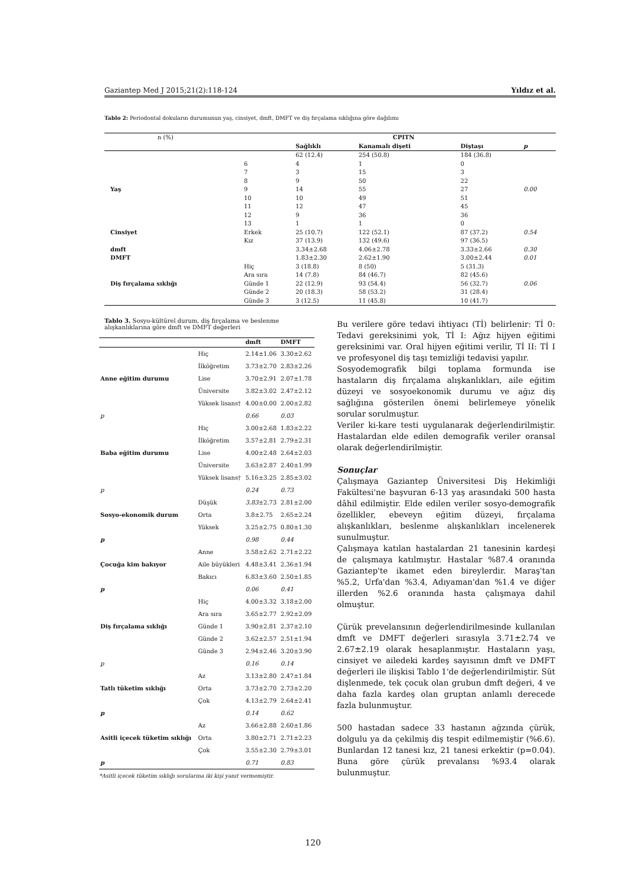Gaziantep Med J 2015;21(2):118-124 Yıldız et al.
Tablo 2: Periodontal dokuların durumunun yaş, cinsiyet, dmft, DMFT ve diş fırçalama sıklığına göre dağılımı
| n (%) | | | CPITN | | | |
| | | Sağlıklı | Kanamalı dişeti | Diştaşı | p | |
| | | 62 (12.4) | 254 (50.8) | 184 (36.8) | | |
| | 6 | 4 | 1 | 0 | | |
| | 7 | 3 | 15 | 3 | | |
| | 8 | 9 | 50 | 22 | | |
| Yaş | 9 | 14 | 55 | 27 | 0.00 | |
| | 10 | 10 | 49 | 51 | | |
| | 11 | 12 | 47 | 45 | | |
| | 12 | 9 | 36 | 36 | | |
| | 13 | 1 | 1 | 0 | | |
| Cinsiyet | Erkek | 25 (10.7) | 122 (52.1) | 87 (37.2) | 0.54 | |
| | Kız | 37 (13.9) | 132 (49.6) | 97 (36.5) | | |
| dmft | | 3.34±2.68 | 4.06±2.78 | 3.33±2.66 | 0.30 | |
| DMFT | | 1.83±2.30 | 2.62±1.90 | 3.00±2.44 | 0.01 | |
| | Hiç | 3 (18.8) | 8 (50) | 5 (31.3) | | |
| | Ara sıra | 14 (7.8) | 84 (46.7) | 82 (45.6) | | |
| Diş fırçalama sıklığı | Günde 1 | 22 (12.9) | 93 (54.4) | 56 (32.7) | 0.06 | |
| | Günde 2 | 20 (18.3) | 58 (53.2) | 31 (28.4) | | |
| | Günde 3 | 3 (12.5) | 11 (45.8) | 10 (41.7) | | |
Tablo 3. Sosyo-kültürel durum, diş fırçalama ve beslenme alışkanlıklarına göre dmft ve DMFT değerleri
| | | dmft | DMFT |
| --- | --- | --- | --- |
| Anne eğitim durumu | Hiç | 2.14±1.06 | 3.30±2.62 |
| | İlköğretim | 3.73±2.70 | 2.83±2.26 |
| | Lise | 3.70±2.91 | 2.07±1.78 |
| | Üniversite | 3.82±3.02 | 2.47±2.12 |
| | Yüksek lisans† | 4.00±0.00 | 2.00±2.82 |
| p | | 0.66 | 0.03 |
| Baba eğitim durumu | Hiç | 3.00±2.68 | 1.83±2.22 |
| | İlköğretim | 3.57±2.81 | 2.79±2.31 |
| | Lise | 4.00±2.48 | 2.64±2.03 |
| | Üniversite | 3.63±2.87 | 2.40±1.99 |
| | Yüksek lisans† | 5.16±3.25 | 2.85±3.02 |
| p | | 0.24 | 0.73 |
| Sosyo-ekonomik durum | Düşük | 3.83 ±2.73 | 2.81±2.00 |
| | Orta | 3.8±2.75 | 2.65±2.24 |
| | Yüksek | 3.25±2.75 | 0.80±1.30 |
| p | | 0.98 | 0.44 |
| Çocuğa kim bakıyor | Anne | 3.58±2.62 | 2.71±2.22 |
| | Aile büyükleri | 4.48±3.41 | 2.36±1.94 |
| | Bakıcı | 6.83±3.60 | 2.50±1.85 |
| p | | 0.06 | 0.41 |
| Diş fırçalama sıklığı | Hiç | 4.00±3.32 | 3.18±2.00 |
| | Ara sıra | 3.65±2.77 | 2.92±2.09 |
| | Günde 1 | 3.90±2.81 | 2.37±2.10 |
| | Günde 2 | 3.62±2.57 | 2.51±1.94 |
| | Günde 3 | 2.94±2.46 | 3.20±3.90 |
| p | | 0.16 | 0.14 |
| Tatlı tüketim sıklığı | Az | 3.13±2.80 | 2.47±1.84 |
| | Orta | 3.73±2.70 | 2.73±2.20 |
| | Çok | 4.13±2.79 | 2.64±2.41 |
| p | | 0.14 | 0.62 |
| Asitli içecek tüketim sıklığı | Az | 3.66±2.88 | 2.60±1.86 |
| | Orta | 3.80±2.71 | 2.71±2.23 |
| | Çok | 3.55±2.30 | 2.79±3.01 |
| p | | 0.71 | 0.83 |
*Asitli içecek tüketim sıklığı sorularına iki kişi yanıt vermemiştir.
Bu verilere göre tedavi ihtiyacı (Tİ) belirlenir: Tİ 0: Tedavi gereksinimi yok, Tİ I: Ağız hijyen eğitimi gereksinimi var. Oral hijyen eğitimi verilir, Tİ II: Tİ I ve profesyonel diş taşı temizliği tedavisi yapılır.
Sosyodemografik bilgi toplama formunda ise hastaların diş fırçalama alışkanlıkları, aile eğitim düzeyi ve sosyoekonomik durumu ve ağız diş sağlığına gösterilen önemi belirlemeye yönelik sorular sorulmuştur.
Veriler ki-kare testi uygulanarak değerlendirilmiştir. Hastalardan elde edilen demografik veriler oransal olarak değerlendirilmiştir.
Sonuçlar
Çalışmaya Gaziantep Üniversitesi Diş Hekimliği Fakültesi'ne başvuran 6-13 yaş arasındaki 500 hasta dâhil edilmiştir. Elde edilen veriler sosyo-demografik özellikler, ebeveyn eğitim düzeyi, fırçalama alışkanlıkları, beslenme alışkanlıkları incelenerek sunulmuştur.
Çalışmaya katılan hastalardan 21 tanesinin kardeşi de çalışmaya katılmıştır. Hastalar %87.4 oranında Gaziantep'te ikamet eden bireylerdir. Maraş'tan %5.2, Urfa'dan %3.4, Adıyaman'dan %1.4 ve diğer illerden %2.6 oranında hasta çalışmaya dahil olmuştur.
Çürük prevelansının değerlendirilmesinde kullanılan dmft ve DMFT değerleri sırasıyla 3.71±2.74 ve 2.67±2.19 olarak hesaplanmıştır. Hastaların yaşı, cinsiyet ve ailedeki kardeş sayısının dmft ve DMFT değerleri ile ilişkisi Tablo 1'de değerlendirilmiştir. Süt dişlenmede, tek çocuk olan grubun dmft değeri, 4 ve daha fazla kardeş olan gruptan anlamlı derecede fazla bulunmuştur.
500 hastadan sadece 33 hastanın ağzında çürük, dolgulu ya da çekilmiş diş tespit edilmemiştir (%6.6). Bunlardan 12 tanesi kız, 21 tanesi erkektir (p=0.04). Buna göre çürük prevalansı %93.4 olarak bulunmuştur.
120